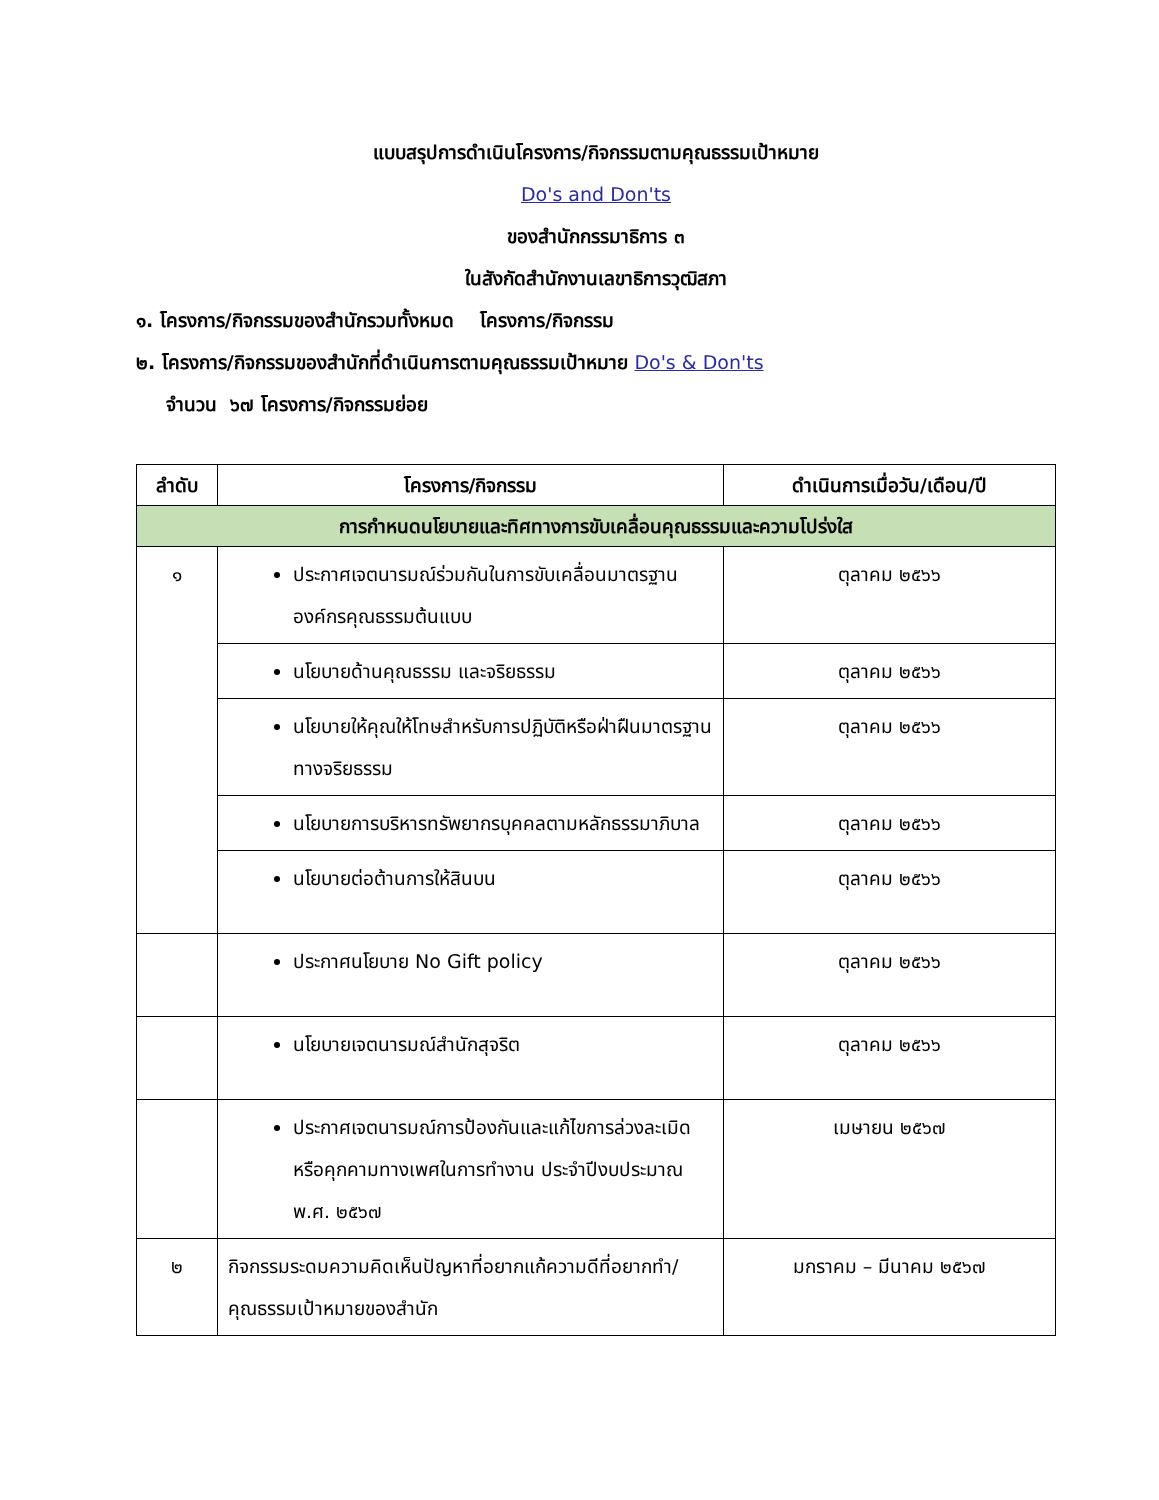แบบสรุปการดำเนินโครงการ/กิจกรรมตามคุณธรรมเป้าหมาย
Do's and Don'ts
ของสำนักกรรมาธิการ ๓
ในสังกัดสำนักงานเลขาธิการวุฒิสภา
๑. โครงการ/กิจกรรมของสำนักรวมทั้งหมด โครงการ/กิจกรรม
๒. โครงการ/กิจกรรมของสำนักที่ดำเนินการตามคุณธรรมเป้าหมาย Do's & Don'ts
จำนวน ๖๗ โครงการ/กิจกรรมย่อย
| ลำดับ | โครงการ/กิจกรรม | ดำเนินการเมื่อวัน/เดือน/ปี |
| --- | --- | --- |
| การกำหนดนโยบายและทิศทางการขับเคลื่อนคุณธรรมและความโปร่งใส | | |
| ๑ | ประกาศเจตนารมณ์ร่วมกันในการขับเคลื่อนมาตรฐานองค์กรคุณธรรมต้นแบบ | ตุลาคม ๒๕๖๖ |
| | นโยบายด้านคุณธรรม และจริยธรรม | ตุลาคม ๒๕๖๖ |
| | นโยบายให้คุณให้โทษสำหรับการปฏิบัติหรือฝ่าฝืนมาตรฐานทางจริยธรรม | ตุลาคม ๒๕๖๖ |
| | นโยบายการบริหารทรัพยากรบุคคลตามหลักธรรมาภิบาล | ตุลาคม ๒๕๖๖ |
| | นโยบายต่อต้านการให้สินบน | ตุลาคม ๒๕๖๖ |
| | ประกาศนโยบาย No Gift policy | ตุลาคม ๒๕๖๖ |
| | นโยบายเจตนารมณ์สำนักสุจริต | ตุลาคม ๒๕๖๖ |
| | ประกาศเจตนารมณ์การป้องกันและแก้ไขการล่วงละเมิดหรือคุกคามทางเพศในการทำงาน ประจำปีงบประมาณ พ.ศ. ๒๕๖๗ | เมษายน ๒๕๖๗ |
| ๒ | กิจกรรมระดมความคิดเห็นปัญหาที่อยากแก้ความดีที่อยากทำ/คุณธรรมเป้าหมายของสำนัก | มกราคม – มีนาคม ๒๕๖๗ |